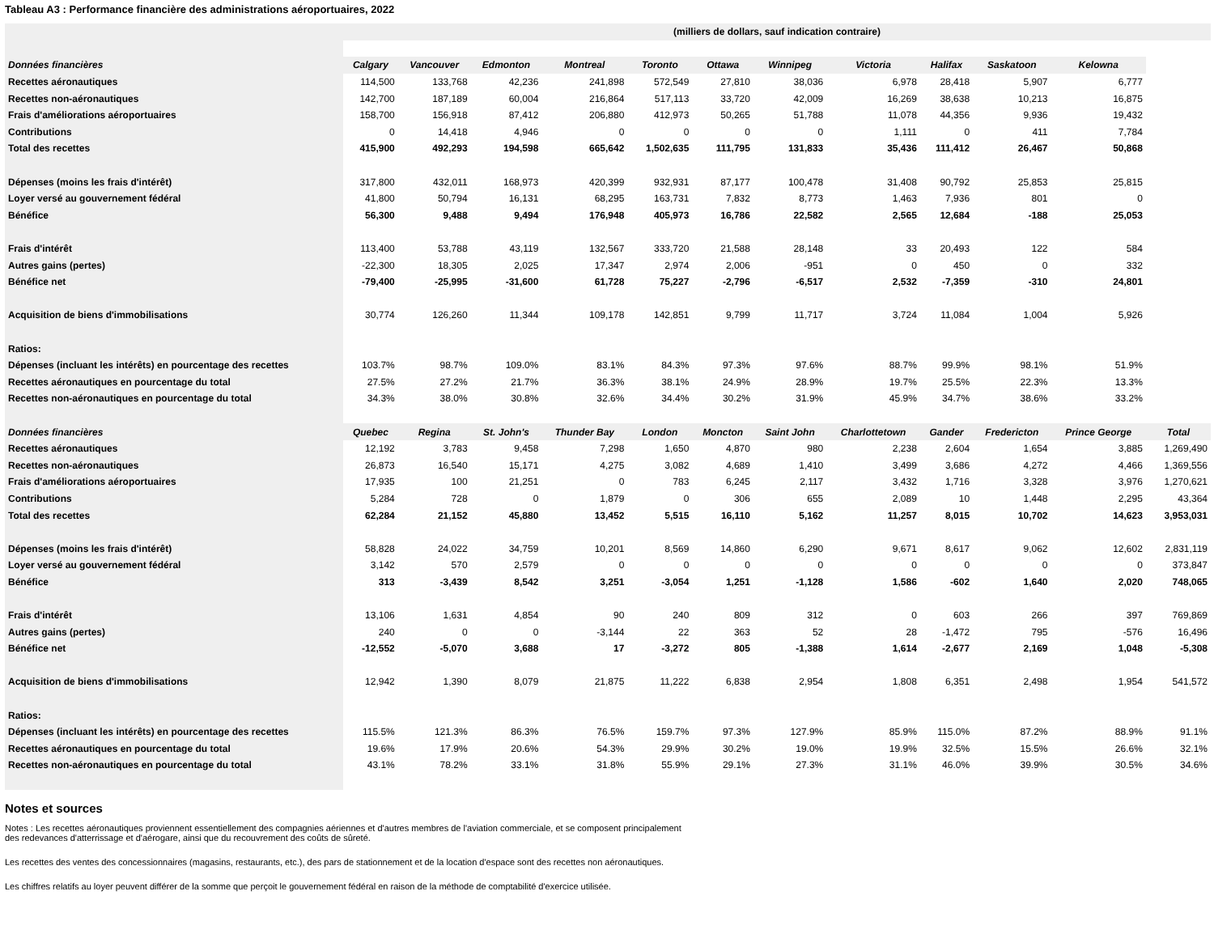Tableau A3 : Performance financière des administrations aéroportuaires, 2022
| | (milliers de dollars, sauf indication contraire) | | | | | | | | | | | |
| Données financières | Calgary | Vancouver | Edmonton | Montreal | Toronto | Ottawa | Winnipeg | Victoria | Halifax | Saskatoon | Kelowna | |
| Recettes aéronautiques | 114,500 | 133,768 | 42,236 | 241,898 | 572,549 | 27,810 | 38,036 | 6,978 | 28,418 | 5,907 | 6,777 | |
| Recettes non-aéronautiques | 142,700 | 187,189 | 60,004 | 216,864 | 517,113 | 33,720 | 42,009 | 16,269 | 38,638 | 10,213 | 16,875 | |
| Frais d'améliorations aéroportuaires | 158,700 | 156,918 | 87,412 | 206,880 | 412,973 | 50,265 | 51,788 | 11,078 | 44,356 | 9,936 | 19,432 | |
| Contributions | 0 | 14,418 | 4,946 | 0 | 0 | 0 | 0 | 1,111 | 0 | 411 | 7,784 | |
| Total des recettes | 415,900 | 492,293 | 194,598 | 665,642 | 1,502,635 | 111,795 | 131,833 | 35,436 | 111,412 | 26,467 | 50,868 | |
| Dépenses (moins les frais d'intérêt) | 317,800 | 432,011 | 168,973 | 420,399 | 932,931 | 87,177 | 100,478 | 31,408 | 90,792 | 25,853 | 25,815 | |
| Loyer versé au gouvernement fédéral | 41,800 | 50,794 | 16,131 | 68,295 | 163,731 | 7,832 | 8,773 | 1,463 | 7,936 | 801 | 0 | |
| Bénéfice | 56,300 | 9,488 | 9,494 | 176,948 | 405,973 | 16,786 | 22,582 | 2,565 | 12,684 | -188 | 25,053 | |
| Frais d'intérêt | 113,400 | 53,788 | 43,119 | 132,567 | 333,720 | 21,588 | 28,148 | 33 | 20,493 | 122 | 584 | |
| Autres gains (pertes) | -22,300 | 18,305 | 2,025 | 17,347 | 2,974 | 2,006 | -951 | 0 | 450 | 0 | 332 | |
| Bénéfice net | -79,400 | -25,995 | -31,600 | 61,728 | 75,227 | -2,796 | -6,517 | 2,532 | -7,359 | -310 | 24,801 | |
| Acquisition de biens d'immobilisations | 30,774 | 126,260 | 11,344 | 109,178 | 142,851 | 9,799 | 11,717 | 3,724 | 11,084 | 1,004 | 5,926 | |
| Ratios: | | | | | | | | | | | | |
| Dépenses (incluant les intérêts) en pourcentage des recettes | 103.7% | 98.7% | 109.0% | 83.1% | 84.3% | 97.3% | 97.6% | 88.7% | 99.9% | 98.1% | 51.9% | |
| Recettes aéronautiques en pourcentage du total | 27.5% | 27.2% | 21.7% | 36.3% | 38.1% | 24.9% | 28.9% | 19.7% | 25.5% | 22.3% | 13.3% | |
| Recettes non-aéronautiques en pourcentage du total | 34.3% | 38.0% | 30.8% | 32.6% | 34.4% | 30.2% | 31.9% | 45.9% | 34.7% | 38.6% | 33.2% | |
| Données financières | Quebec | Regina | St. John's | Thunder Bay | London | Moncton | Saint John | Charlottetown | Gander | Fredericton | Prince George | Total |
| Recettes aéronautiques | 12,192 | 3,783 | 9,458 | 7,298 | 1,650 | 4,870 | 980 | 2,238 | 2,604 | 1,654 | 3,885 | 1,269,490 |
| Recettes non-aéronautiques | 26,873 | 16,540 | 15,171 | 4,275 | 3,082 | 4,689 | 1,410 | 3,499 | 3,686 | 4,272 | 4,466 | 1,369,556 |
| Frais d'améliorations aéroportuaires | 17,935 | 100 | 21,251 | 0 | 783 | 6,245 | 2,117 | 3,432 | 1,716 | 3,328 | 3,976 | 1,270,621 |
| Contributions | 5,284 | 728 | 0 | 1,879 | 0 | 306 | 655 | 2,089 | 10 | 1,448 | 2,295 | 43,364 |
| Total des recettes | 62,284 | 21,152 | 45,880 | 13,452 | 5,515 | 16,110 | 5,162 | 11,257 | 8,015 | 10,702 | 14,623 | 3,953,031 |
| Dépenses (moins les frais d'intérêt) | 58,828 | 24,022 | 34,759 | 10,201 | 8,569 | 14,860 | 6,290 | 9,671 | 8,617 | 9,062 | 12,602 | 2,831,119 |
| Loyer versé au gouvernement fédéral | 3,142 | 570 | 2,579 | 0 | 0 | 0 | 0 | 0 | 0 | 0 | 0 | 373,847 |
| Bénéfice | 313 | -3,439 | 8,542 | 3,251 | -3,054 | 1,251 | -1,128 | 1,586 | -602 | 1,640 | 2,020 | 748,065 |
| Frais d'intérêt | 13,106 | 1,631 | 4,854 | 90 | 240 | 809 | 312 | 0 | 603 | 266 | 397 | 769,869 |
| Autres gains (pertes) | 240 | 0 | 0 | -3,144 | 22 | 363 | 52 | 28 | -1,472 | 795 | -576 | 16,496 |
| Bénéfice net | -12,552 | -5,070 | 3,688 | 17 | -3,272 | 805 | -1,388 | 1,614 | -2,677 | 2,169 | 1,048 | -5,308 |
| Acquisition de biens d'immobilisations | 12,942 | 1,390 | 8,079 | 21,875 | 11,222 | 6,838 | 2,954 | 1,808 | 6,351 | 2,498 | 1,954 | 541,572 |
| Ratios: | | | | | | | | | | | | |
| Dépenses (incluant les intérêts) en pourcentage des recettes | 115.5% | 121.3% | 86.3% | 76.5% | 159.7% | 97.3% | 127.9% | 85.9% | 115.0% | 87.2% | 88.9% | 91.1% |
| Recettes aéronautiques en pourcentage du total | 19.6% | 17.9% | 20.6% | 54.3% | 29.9% | 30.2% | 19.0% | 19.9% | 32.5% | 15.5% | 26.6% | 32.1% |
| Recettes non-aéronautiques en pourcentage du total | 43.1% | 78.2% | 33.1% | 31.8% | 55.9% | 29.1% | 27.3% | 31.1% | 46.0% | 39.9% | 30.5% | 34.6% |
Notes et sources
Notes : Les recettes aéronautiques proviennent essentiellement des compagnies aériennes et d'autres membres de l'aviation commerciale, et se composent principalement
des redevances d'atterrissage et d'aérogare, ainsi que du recouvrement des coûts de sûreté.
Les recettes des ventes des concessionnaires (magasins, restaurants, etc.), des pars de stationnement et de la location d'espace sont des recettes non aéronautiques.
Les chiffres relatifs au loyer peuvent différer de la somme que perçoit le gouvernement fédéral en raison de la méthode de comptabilité d'exercice utilisée.